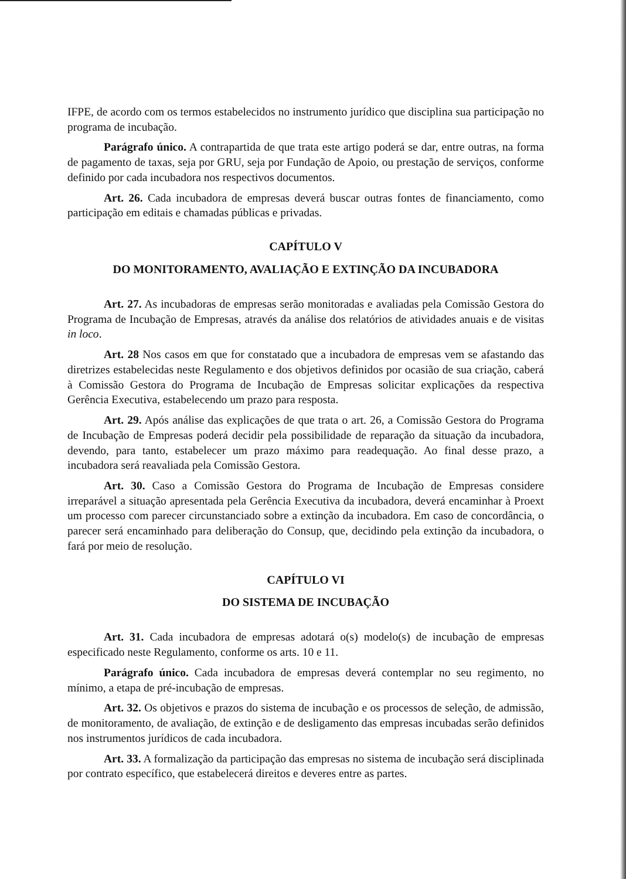IFPE, de acordo com os termos estabelecidos no instrumento jurídico que disciplina sua participação no programa de incubação.
Parágrafo único. A contrapartida de que trata este artigo poderá se dar, entre outras, na forma de pagamento de taxas, seja por GRU, seja por Fundação de Apoio, ou prestação de serviços, conforme definido por cada incubadora nos respectivos documentos.
Art. 26. Cada incubadora de empresas deverá buscar outras fontes de financiamento, como participação em editais e chamadas públicas e privadas.
CAPÍTULO V
DO MONITORAMENTO, AVALIAÇÃO E EXTINÇÃO DA INCUBADORA
Art. 27. As incubadoras de empresas serão monitoradas e avaliadas pela Comissão Gestora do Programa de Incubação de Empresas, através da análise dos relatórios de atividades anuais e de visitas in loco.
Art. 28 Nos casos em que for constatado que a incubadora de empresas vem se afastando das diretrizes estabelecidas neste Regulamento e dos objetivos definidos por ocasião de sua criação, caberá à Comissão Gestora do Programa de Incubação de Empresas solicitar explicações da respectiva Gerência Executiva, estabelecendo um prazo para resposta.
Art. 29. Após análise das explicações de que trata o art. 26, a Comissão Gestora do Programa de Incubação de Empresas poderá decidir pela possibilidade de reparação da situação da incubadora, devendo, para tanto, estabelecer um prazo máximo para readequação. Ao final desse prazo, a incubadora será reavaliada pela Comissão Gestora.
Art. 30. Caso a Comissão Gestora do Programa de Incubação de Empresas considere irreparável a situação apresentada pela Gerência Executiva da incubadora, deverá encaminhar à Proext um processo com parecer circunstanciado sobre a extinção da incubadora. Em caso de concordância, o parecer será encaminhado para deliberação do Consup, que, decidindo pela extinção da incubadora, o fará por meio de resolução.
CAPÍTULO VI
DO SISTEMA DE INCUBAÇÃO
Art. 31. Cada incubadora de empresas adotará o(s) modelo(s) de incubação de empresas especificado neste Regulamento, conforme os arts. 10 e 11.
Parágrafo único. Cada incubadora de empresas deverá contemplar no seu regimento, no mínimo, a etapa de pré-incubação de empresas.
Art. 32. Os objetivos e prazos do sistema de incubação e os processos de seleção, de admissão, de monitoramento, de avaliação, de extinção e de desligamento das empresas incubadas serão definidos nos instrumentos jurídicos de cada incubadora.
Art. 33. A formalização da participação das empresas no sistema de incubação será disciplinada por contrato específico, que estabelecerá direitos e deveres entre as partes.